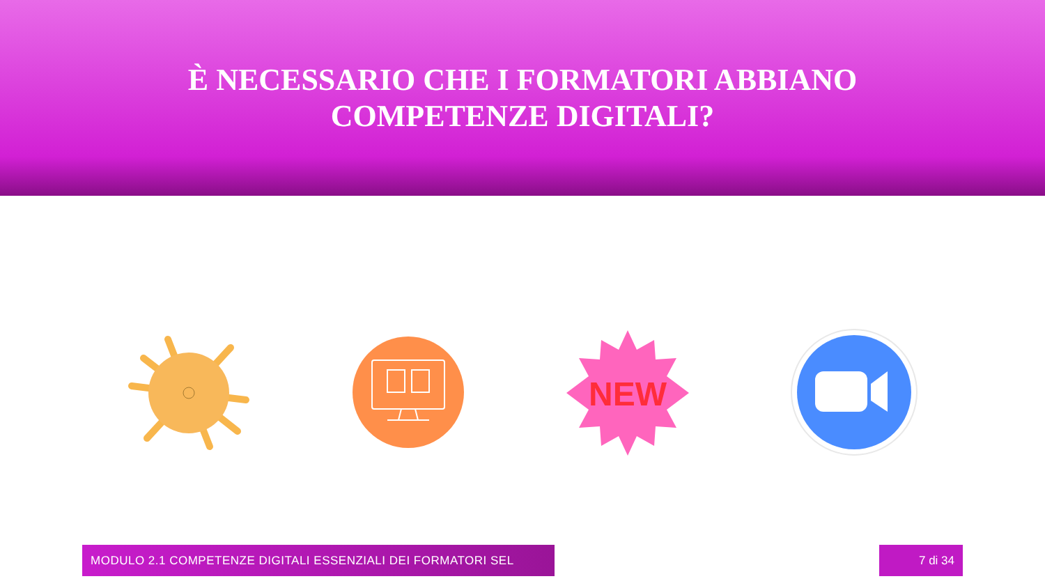È NECESSARIO CHE I FORMATORI ABBIANO
COMPETENZE DIGITALI?
NEW
MODULO 2.1 COMPETENZE DIGITALI ESSENZIALI DEI FORMATORI SEL 7 di 34